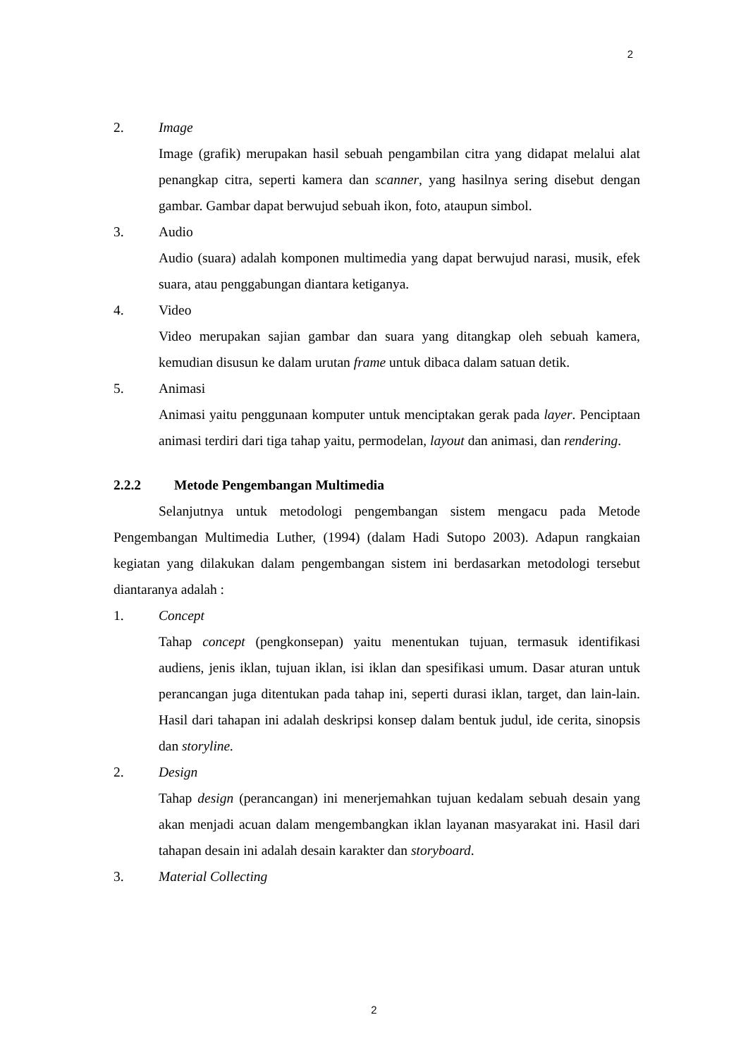2
2. Image
Image (grafik) merupakan hasil sebuah pengambilan citra yang didapat melalui alat penangkap citra, seperti kamera dan scanner, yang hasilnya sering disebut dengan gambar. Gambar dapat berwujud sebuah ikon, foto, ataupun simbol.
3. Audio
Audio (suara) adalah komponen multimedia yang dapat berwujud narasi, musik, efek suara, atau penggabungan diantara ketiganya.
4. Video
Video merupakan sajian gambar dan suara yang ditangkap oleh sebuah kamera, kemudian disusun ke dalam urutan frame untuk dibaca dalam satuan detik.
5. Animasi
Animasi yaitu penggunaan komputer untuk menciptakan gerak pada layer. Penciptaan animasi terdiri dari tiga tahap yaitu, permodelan, layout dan animasi, dan rendering.
2.2.2 Metode Pengembangan Multimedia
Selanjutnya untuk metodologi pengembangan sistem mengacu pada Metode Pengembangan Multimedia Luther, (1994) (dalam Hadi Sutopo 2003). Adapun rangkaian kegiatan yang dilakukan dalam pengembangan sistem ini berdasarkan metodologi tersebut diantaranya adalah :
1. Concept
Tahap concept (pengkonsepan) yaitu menentukan tujuan, termasuk identifikasi audiens, jenis iklan, tujuan iklan, isi iklan dan spesifikasi umum. Dasar aturan untuk perancangan juga ditentukan pada tahap ini, seperti durasi iklan, target, dan lain-lain. Hasil dari tahapan ini adalah deskripsi konsep dalam bentuk judul, ide cerita, sinopsis dan storyline.
2. Design
Tahap design (perancangan) ini menerjemahkan tujuan kedalam sebuah desain yang akan menjadi acuan dalam mengembangkan iklan layanan masyarakat ini. Hasil dari tahapan desain ini adalah desain karakter dan storyboard.
3. Material Collecting
2